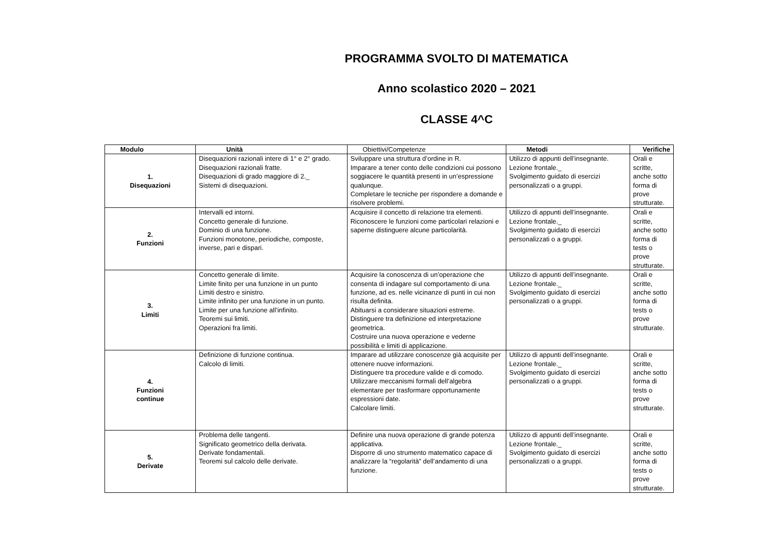PROGRAMMA SVOLTO DI MATEMATICA
Anno scolastico 2020 – 2021
CLASSE 4^C
| Modulo | Unità | Obiettivi/Competenze | Metodi | Verifiche |
| --- | --- | --- | --- | --- |
| 1. Disequazioni | Disequazioni razionali intere di 1° e 2° grado. Disequazioni razionali fratte. Disequazioni di grado maggiore di 2._ Sistemi di disequazioni. | Sviluppare una struttura d’ordine in R. Imparare a tener conto delle condizioni cui possono soggiacere le quantità presenti in un’espressione qualunque. Completare le tecniche per rispondere a domande e risolvere problemi. | Utilizzo di appunti dell’insegnante. Lezione frontale._ Svolgimento guidato di esercizi personalizzati o a gruppi. | Orali e scritte, anche sotto forma di prove strutturate. |
| 2. Funzioni | Intervalli ed intorni. Concetto generale di funzione. Dominio di una funzione. Funzioni monotone, periodiche, composte, inverse, pari e dispari. | Acquisire il concetto di relazione tra elementi. Riconoscere le funzioni come particolari relazioni e saperne distinguere alcune particolarità. | Utilizzo di appunti dell’insegnante. Lezione frontale._ Svolgimento guidato di esercizi personalizzati o a gruppi. | Orali e scritte, anche sotto forma di tests o prove strutturate. |
| 3. Limiti | Concetto generale di limite. Limite finito per una funzione in un punto Limiti destro e sinistro. Limite infinito per una funzione in un punto. Limite per una funzione all’infinito. Teoremi sui limiti. Operazioni fra limiti. | Acquisire la conoscenza di un’operazione che consenta di indagare sul comportamento di una funzione, ad es. nelle vicinanze di punti in cui non risulta definita. Abituarsi a considerare situazioni estreme. Distinguere tra definizione ed interpretazione geometrica. Costruire una nuova operazione e vederne possibilità e limiti di applicazione. | Utilizzo di appunti dell’insegnante. Lezione frontale._ Svolgimento guidato di esercizi personalizzati o a gruppi. | Orali e scritte, anche sotto forma di tests o prove strutturate. |
| 4. Funzioni continue | Definizione di funzione continua. Calcolo di limiti. | Imparare ad utilizzare conoscenze già acquisite per ottenere nuove informazioni. Distinguere tra procedure valide e di comodo. Utilizzare meccanismi formali dell’algebra elementare per trasformare opportunamente espressioni date. Calcolare limiti. | Utilizzo di appunti dell’insegnante. Lezione frontale._ Svolgimento guidato di esercizi personalizzati o a gruppi. | Orali e scritte, anche sotto forma di tests o prove strutturate. |
| 5. Derivate | Problema delle tangenti. Significato geometrico della derivata. Derivate fondamentali. Teoremi sul calcolo delle derivate. | Definire una nuova operazione di grande potenza applicativa. Disporre di uno strumento matematico capace di analizzare la “regolarità” dell’andamento di una funzione. | Utilizzo di appunti dell’insegnante. Lezione frontale._ Svolgimento guidato di esercizi personalizzati o a gruppi. | Orali e scritte, anche sotto forma di tests o prove strutturate. |